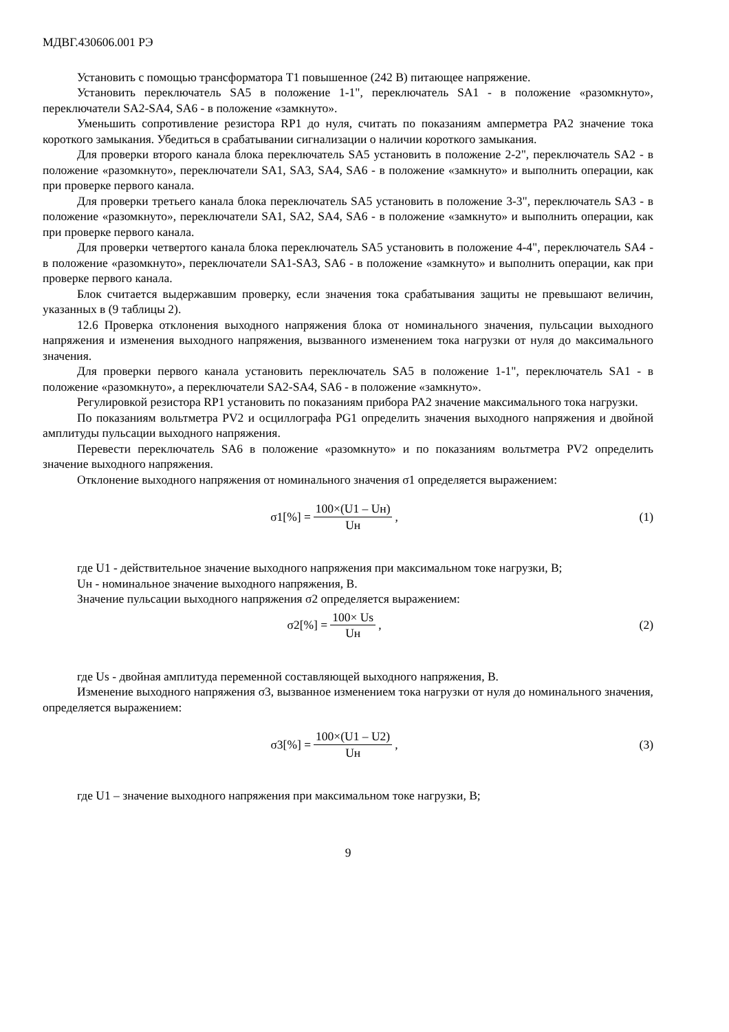МДВГ.430606.001 РЭ
Установить с помощью трансформатора Т1 повышенное (242 В) питающее напряжение.
Установить переключатель SA5 в положение 1-1", переключатель SA1 - в положение «разомкнуто», переключатели SA2-SA4, SA6 - в положение «замкнуто».
Уменьшить сопротивление резистора RP1 до нуля, считать по показаниям амперметра PA2 значение тока короткого замыкания. Убедиться в срабатывании сигнализации о наличии короткого замыкания.
Для проверки второго канала блока переключатель SA5 установить в положение 2-2", переключатель SA2 - в положение «разомкнуто», переключатели SA1, SA3, SA4, SA6 - в положение «замкнуто» и выполнить операции, как при проверке первого канала.
Для проверки третьего канала блока переключатель SA5 установить в положение 3-3", переключатель SA3 - в положение «разомкнуто», переключатели SA1, SA2, SA4, SA6 - в положение «замкнуто» и выполнить операции, как при проверке первого канала.
Для проверки четвертого канала блока переключатель SA5 установить в положение 4-4", переключатель SA4 - в положение «разомкнуто», переключатели SA1-SA3, SA6 - в положение «замкнуто» и выполнить операции, как при проверке первого канала.
Блок считается выдержавшим проверку, если значения тока срабатывания защиты не превышают величин, указанных в (9 таблицы 2).
12.6 Проверка отклонения выходного напряжения блока от номинального значения, пульсации выходного напряжения и изменения выходного напряжения, вызванного изменением тока нагрузки от нуля до максимального значения.
Для проверки первого канала установить переключатель SA5 в положение 1-1", переключатель SA1 - в положение «разомкнуто», а переключатели SA2-SA4, SA6 - в положение «замкнуто».
Регулировкой резистора RP1 установить по показаниям прибора PA2 значение максимального тока нагрузки.
По показаниям вольтметра PV2 и осциллографа PG1 определить значения выходного напряжения и двойной амплитуды пульсации выходного напряжения.
Перевести переключатель SA6 в положение «разомкнуто» и по показаниям вольтметра PV2 определить значение выходного напряжения.
Отклонение выходного напряжения от номинального значения σ1 определяется выражением:
σ1[%] = 100×(U1 – Uн) Uн, (1)
где U1 - действительное значение выходного напряжения при максимальном токе нагрузки, В;
Uн - номинальное значение выходного напряжения, В.
Значение пульсации выходного напряжения σ2 определяется выражением:
σ2[%] = 100× Us Uн, (2)
где Us - двойная амплитуда переменной составляющей выходного напряжения, В.
Изменение выходного напряжения σ3, вызванное изменением тока нагрузки от нуля до номинального значения, определяется выражением:
σ3[%] = 100×(U1 – U2) Uн, (3)
где U1 – значение выходного напряжения при максимальном токе нагрузки, В;
9